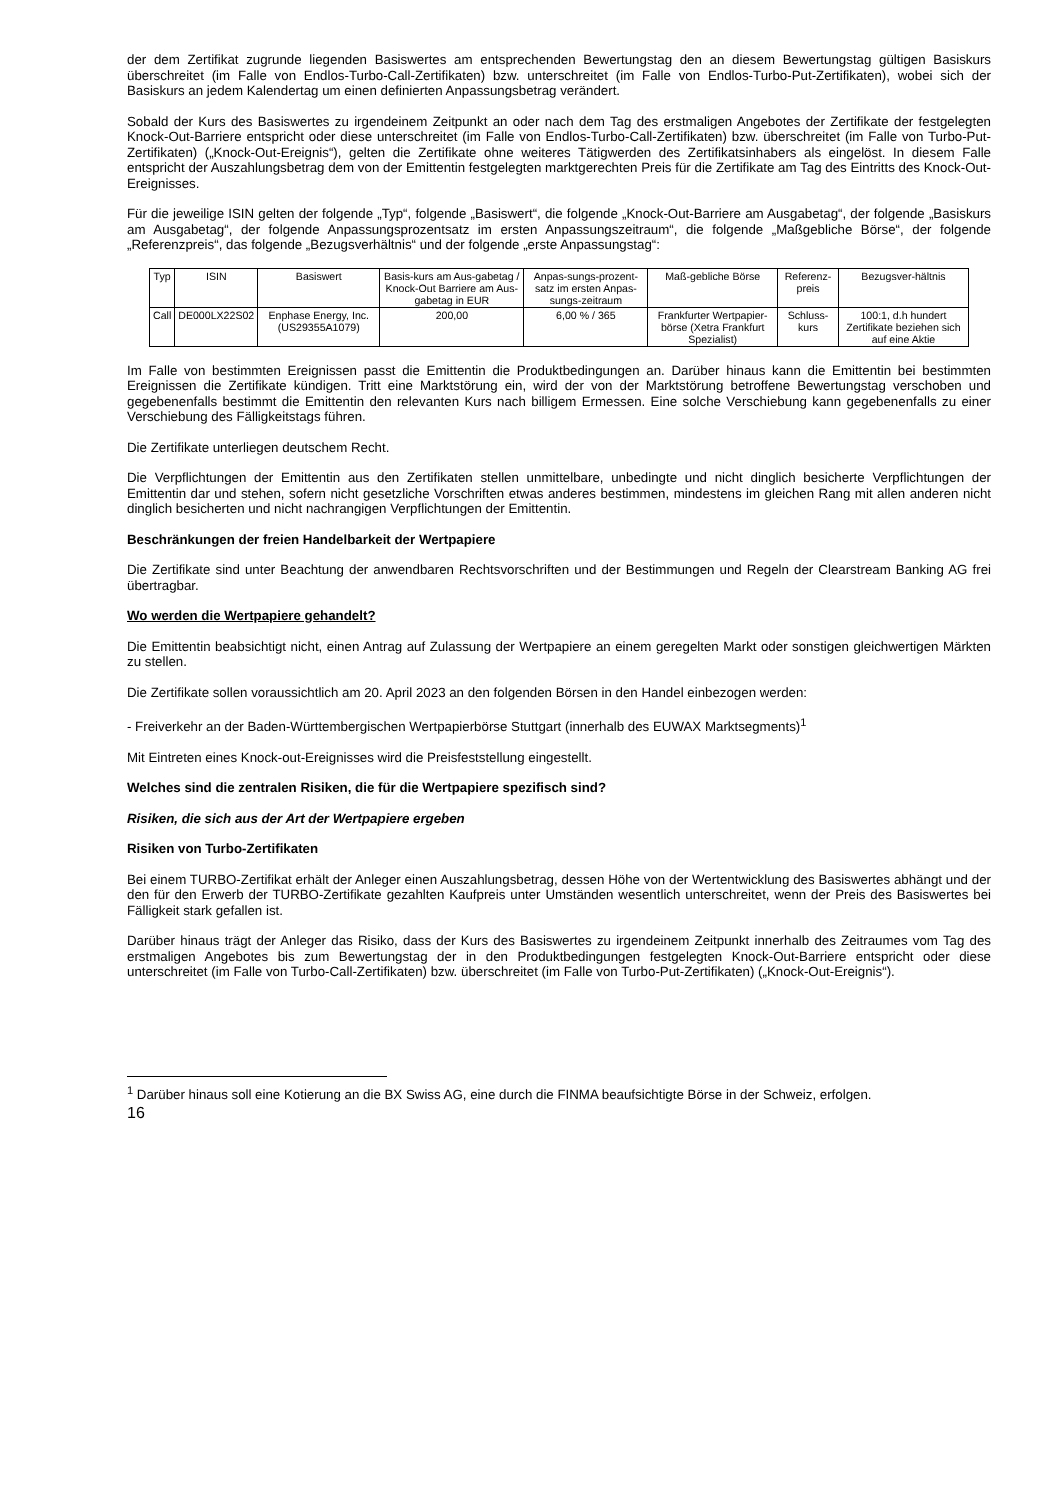der dem Zertifikat zugrunde liegenden Basiswertes am entsprechenden Bewertungstag den an diesem Bewertungstag gültigen Basiskurs überschreitet (im Falle von Endlos-Turbo-Call-Zertifikaten) bzw. unterschreitet (im Falle von Endlos-Turbo-Put-Zertifikaten), wobei sich der Basiskurs an jedem Kalendertag um einen definierten Anpassungsbetrag verändert.
Sobald der Kurs des Basiswertes zu irgendeinem Zeitpunkt an oder nach dem Tag des erstmaligen Angebotes der Zertifikate der festgelegten Knock-Out-Barriere entspricht oder diese unterschreitet (im Falle von Endlos-Turbo-Call-Zertifikaten) bzw. überschreitet (im Falle von Turbo-Put-Zertifikaten) („Knock-Out-Ereignis“), gelten die Zertifikate ohne weiteres Tätigwerden des Zertifikatsinhabers als eingelöst. In diesem Falle entspricht der Auszahlungsbetrag dem von der Emittentin festgelegten marktgerechten Preis für die Zertifikate am Tag des Eintritts des Knock-Out-Ereignisses.
Für die jeweilige ISIN gelten der folgende „Typ“, folgende „Basiswert“, die folgende „Knock-Out-Barriere am Ausgabetag“, der folgende „Basiskurs am Ausgabetag“, der folgende Anpassungsprozentsatz im ersten Anpassungszeitraum“, die folgende „Maßgebliche Börse“, der folgende „Referenzpreis“, das folgende „Bezugsverhältnis“ und der folgende „erste Anpassungstag“:
| Typ | ISIN | Basiswert | Basis-kurs am Aus-gabetag / Knock-Out Barriere am Aus-gabetag in EUR | Anpas-sungs-prozent-satz im ersten Anpas-sungs-zeitraum | Maß-gebliche Börse | Referenz-preis | Bezugsver-hältnis |
| --- | --- | --- | --- | --- | --- | --- | --- |
| Call | DE000LX22S02 | Enphase Energy, Inc. (US29355A1079) | 200,00 | 6,00 % / 365 | Frankfurter Wertpapier-börse (Xetra Frankfurt Spezialist) | Schluss-kurs | 100:1, d.h hundert Zertifikate beziehen sich auf eine Aktie |
Im Falle von bestimmten Ereignissen passt die Emittentin die Produktbedingungen an. Darüber hinaus kann die Emittentin bei bestimmten Ereignissen die Zertifikate kündigen. Tritt eine Marktstörung ein, wird der von der Marktstörung betroffene Bewertungstag verschoben und gegebenenfalls bestimmt die Emittentin den relevanten Kurs nach billigem Ermessen. Eine solche Verschiebung kann gegebenenfalls zu einer Verschiebung des Fälligkeitstags führen.
Die Zertifikate unterliegen deutschem Recht.
Die Verpflichtungen der Emittentin aus den Zertifikaten stellen unmittelbare, unbedingte und nicht dinglich besicherte Verpflichtungen der Emittentin dar und stehen, sofern nicht gesetzliche Vorschriften etwas anderes bestimmen, mindestens im gleichen Rang mit allen anderen nicht dinglich besicherten und nicht nachrangigen Verpflichtungen der Emittentin.
Beschränkungen der freien Handelbarkeit der Wertpapiere
Die Zertifikate sind unter Beachtung der anwendbaren Rechtsvorschriften und der Bestimmungen und Regeln der Clearstream Banking AG frei übertragbar.
Wo werden die Wertpapiere gehandelt?
Die Emittentin beabsichtigt nicht, einen Antrag auf Zulassung der Wertpapiere an einem geregelten Markt oder sonstigen gleichwertigen Märkten zu stellen.
Die Zertifikate sollen voraussichtlich am 20. April 2023 an den folgenden Börsen in den Handel einbezogen werden:
- Freiverkehr an der Baden-Württembergischen Wertpapierbörse Stuttgart (innerhalb des EUWAX Marktsegments)<sup>1</sup>
Mit Eintreten eines Knock-out-Ereignisses wird die Preisfeststellung eingestellt.
Welches sind die zentralen Risiken, die für die Wertpapiere spezifisch sind?
Risiken, die sich aus der Art der Wertpapiere ergeben
Risiken von Turbo-Zertifikaten
Bei einem TURBO-Zertifikat erhält der Anleger einen Auszahlungsbetrag, dessen Höhe von der Wertentwicklung des Basiswertes abhängt und der den für den Erwerb der TURBO-Zertifikate gezahlten Kaufpreis unter Umständen wesentlich unterschreitet, wenn der Preis des Basiswertes bei Fälligkeit stark gefallen ist.
Darüber hinaus trägt der Anleger das Risiko, dass der Kurs des Basiswertes zu irgendeinem Zeitpunkt innerhalb des Zeitraumes vom Tag des erstmaligen Angebotes bis zum Bewertungstag der in den Produktbedingungen festgelegten Knock-Out-Barriere entspricht oder diese unterschreitet (im Falle von Turbo-Call-Zertifikaten) bzw. überschreitet (im Falle von Turbo-Put-Zertifikaten) („Knock-Out-Ereignis“).
<sup>1</sup> Darüber hinaus soll eine Kotierung an die BX Swiss AG, eine durch die FINMA beaufsichtigte Börse in der Schweiz, erfolgen.
16